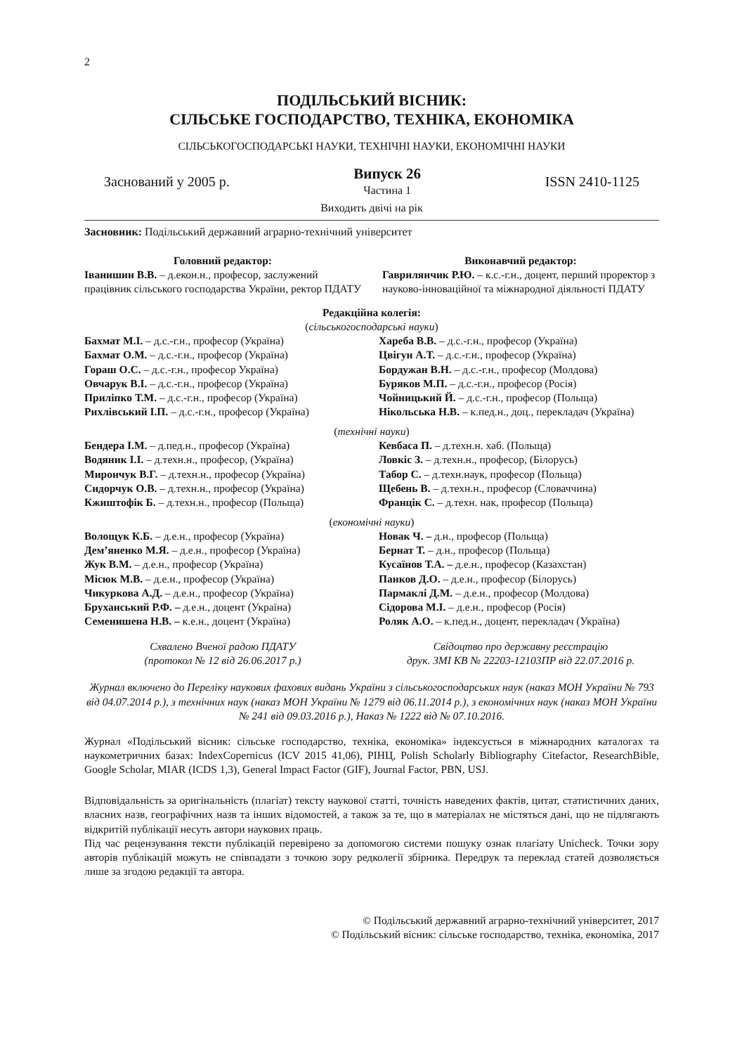2
ПОДІЛЬСЬКИЙ ВІСНИК:
СІЛЬСЬКЕ ГОСПОДАРСТВО, ТЕХНІКА, ЕКОНОМІКА
СІЛЬСЬКОГОСПОДАРСЬКІ НАУКИ, ТЕХНІЧНІ НАУКИ, ЕКОНОМІЧНІ НАУКИ
Заснований у 2005 р.
Випуск 26
Частина 1
ISSN 2410-1125
Виходить двічі на рік
Засновник: Подільський державний аграрно-технічний університет
Головний редактор:
Іванишин В.В. – д.екон.н., професор, заслужений працівник сільського господарства України, ректор ПДАТУ
Виконавчий редактор:
Гаврилянчик Р.Ю. – к.с.-г.н., доцент, перший проректор з науково-інноваційної та міжнародної діяльності ПДАТУ
Редакційна колегія:
(сільськогосподарські науки)
Бахмат М.І. – д.с.-г.н., професор (Україна)
Хареба В.В. – д.с.-г.н., професор (Україна)
Бахмат О.М. – д.с.-г.н., професор (Україна)
Цвігун А.Т. – д.с.-г.н., професор (Україна)
Гораш О.С. – д.с.-г.н., професор Україна)
Бордужан В.Н. – д.с.-г.н., професор (Молдова)
Овчарук В.І. – д.с.-г.н., професор (Україна)
Буряков М.П. – д.с.-г.н., професор (Росія)
Приліпко Т.М. – д.с.-г.н., професор (Україна)
Чойницький Й. – д.с.-г.н., професор (Польща)
Рихлівський І.П. – д.с.-г.н., професор (Україна)
Нікольська Н.В. – к.пед.н., доц., перекладач (Україна)
(технічні науки)
Бендера І.М. – д.пед.н., професор (Україна)
Кевбаса П. – д.техн.н. хаб. (Польща)
Водяник І.І. – д.техн.н., професор, (Україна)
Ловкіс З. – д.техн.н., професор, (Білорусь)
Мирончук В.Г. – д.техн.н., професор (Україна)
Табор С. – д.техн.наук, професор (Польща)
Сидорчук О.В. – д.техн.н., професор (Україна)
Щебень В. – д.техн.н., професор (Словаччина)
Кжиштофік Б. – д.техн.н., професор (Польща)
Францік С. – д.техн. нак, професор (Польща)
(економічні науки)
Волощук К.Б. – д.е.н., професор (Україна)
Новак Ч. – д.н., професор (Польща)
Дем’яненко М.Я. – д.е.н., професор (Україна)
Бернат Т. – д.н., професор (Польща)
Жук В.М. – д.е.н., професор (Україна)
Кусаїнов Т.А. – д.е.н., професор (Казахстан)
Місюк М.В. – д.е.н., професор (Україна)
Панков Д.О. – д.е.н., професор (Білорусь)
Чикуркова А.Д. – д.е.н., професор (Україна)
Пармаклі Д.М. – д.е.н., професор (Молдова)
Бруханський Р.Ф. – д.е.н., доцент (Україна)
Сідорова М.І. – д.е.н., професор (Росія)
Семенишена Н.В. – к.е.н., доцент (Україна)
Роляк А.О. – к.пед.н., доцент, перекладач (Україна)
Схвалено Вченої радою ПДАТУ
(протокол № 12 від 26.06.2017 р.)
Свідоцтво про державну реєстрацію
друк. ЗМІ КВ № 22203-12103ПР від 22.07.2016 р.
Журнал включено до Переліку наукових фахових видань України з сільськогосподарських наук (наказ МОН України № 793 від 04.07.2014 р.), з технічних наук (наказ МОН України № 1279 від 06.11.2014 р.), з економічних наук (наказ МОН України № 241 від 09.03.2016 р.), Наказ № 1222 від № 07.10.2016.
Журнал «Подільський вісник: сільське господарство, техніка, економіка» індексується в міжнародних каталогах та наукометричних базах: IndexCopernicus (ICV 2015 41,06), РІНЦ, Polish Scholarly Bibliography Citefactor, ResearchBible, Google Scholar, MIAR (ICDS 1,3), General Impact Factor (GIF), Journal Factor, PBN, USJ.
Відповідальність за оригінальність (плагіат) тексту наукової статті, точність наведених фактів, цитат, статистичних даних, власних назв, географічних назв та інших відомостей, а також за те, що в матеріалах не містяться дані, що не підлягають відкритій публікації несуть автори наукових праць.
Під час рецензування тексти публікацій перевірено за допомогою системи пошуку ознак плагіату Unicheck. Точки зору авторів публікацій можуть не співпадати з точкою зору редколегії збірника. Передрук та переклад статей дозволяється лише за згодою редакції та автора.
© Подільський державний аграрно-технічний університет, 2017
© Подільський вісник: сільське господарство, техніка, економіка, 2017